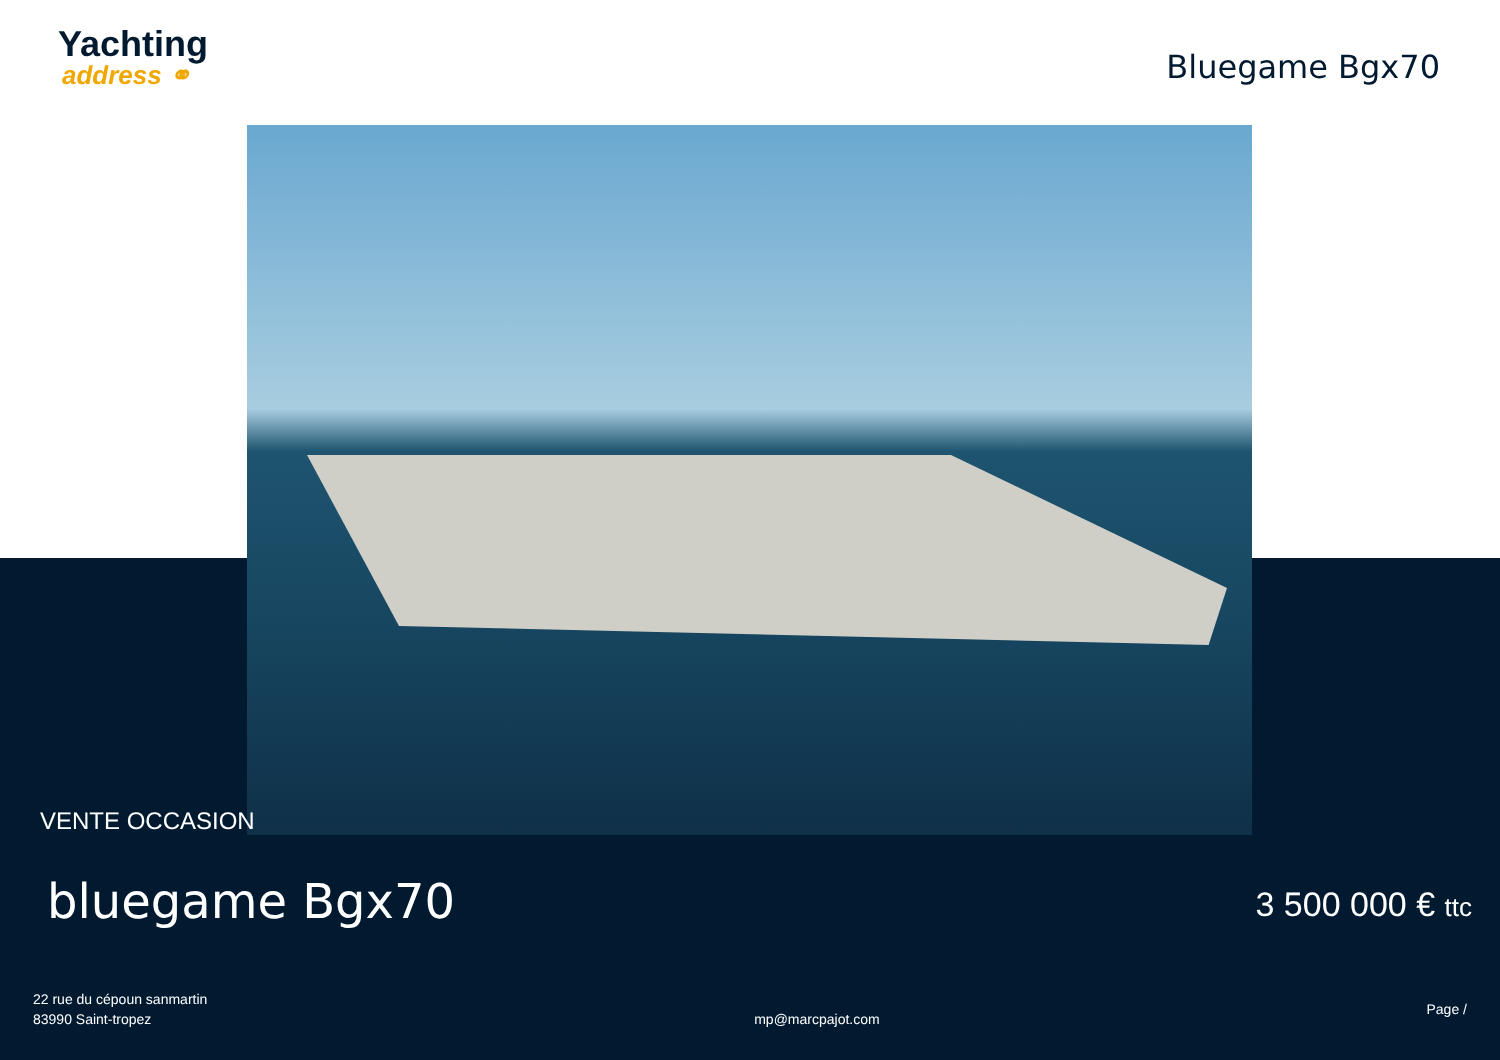Yachting
address ⚭
Bluegame Bgx70
VENTE OCCASION
bluegame Bgx70
3 500 000 € ttc
22 rue du cépoun sanmartin
83990 Saint-tropez
mp@marcpajot.com
Page /